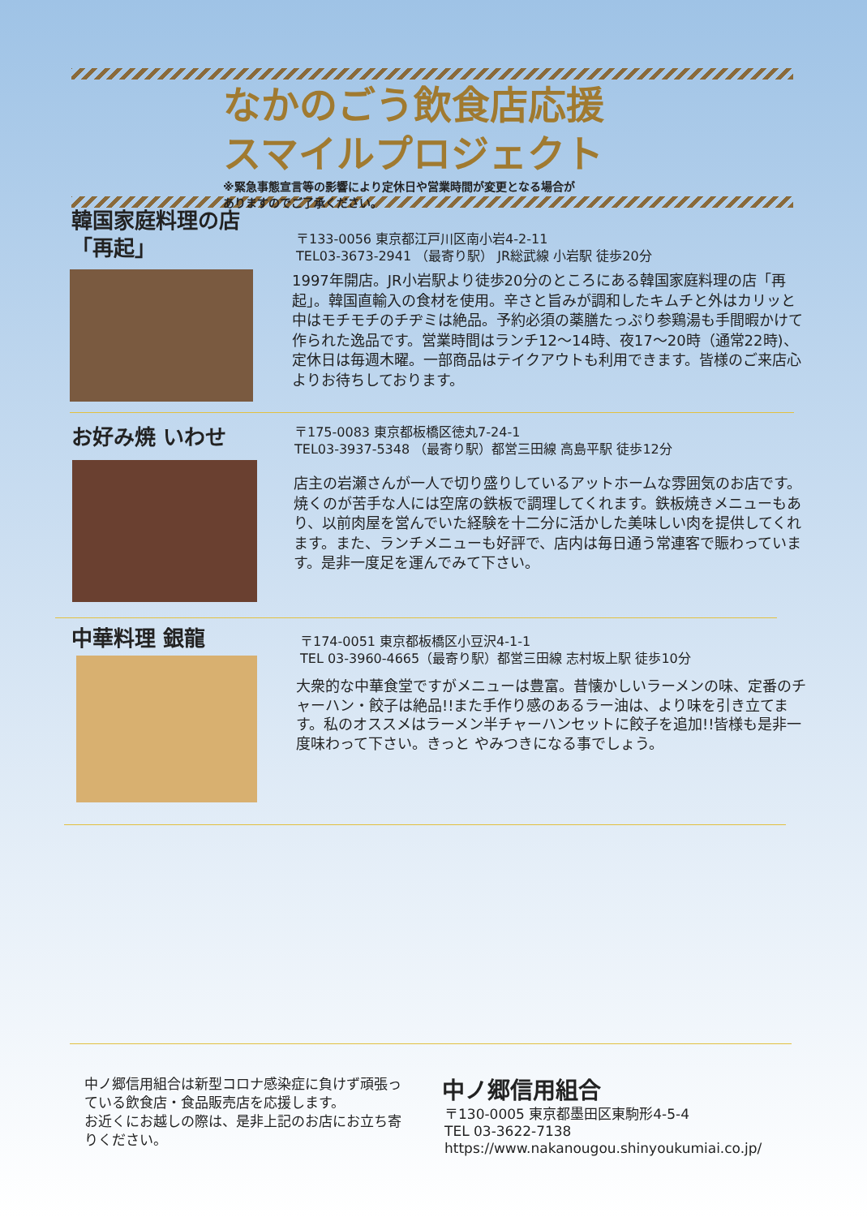なかのごう飲食店応援
スマイルプロジェクト
※緊急事態宣言等の影響により定休日や営業時間が変更となる場合が
ありますのでご了承ください。
韓国家庭料理の店
「再起」
〒133-0056 東京都江戸川区南小岩4-2-11
TEL03-3673-2941 （最寄り駅） JR総武線 小岩駅 徒歩20分
1997年開店。JR小岩駅より徒歩20分のところにある韓国家庭料理の店「再起」。韓国直輸入の食材を使用。辛さと旨みが調和したキムチと外はカリッと中はモチモチのチヂミは絶品。予約必須の薬膳たっぷり参鶏湯も手間暇かけて作られた逸品です。営業時間はランチ12〜14時、夜17〜20時（通常22時)、定休日は毎週木曜。一部商品はテイクアウトも利用できます。皆様のご来店心よりお待ちしております。
お好み焼 いわせ
〒175-0083 東京都板橋区徳丸7-24-1
TEL03-3937-5348 （最寄り駅）都営三田線 高島平駅 徒歩12分
店主の岩瀬さんが一人で切り盛りしているアットホームな雰囲気のお店です。焼くのが苦手な人には空席の鉄板で調理してくれます。鉄板焼きメニューもあり、以前肉屋を営んでいた経験を十二分に活かした美味しい肉を提供してくれます。また、ランチメニューも好評で、店内は毎日通う常連客で賑わっています。是非一度足を運んでみて下さい。
中華料理 銀龍
〒174-0051 東京都板橋区小豆沢4-1-1
TEL 03-3960-4665（最寄り駅）都営三田線 志村坂上駅 徒歩10分
大衆的な中華食堂ですがメニューは豊富。昔懐かしいラーメンの味、定番のチャーハン・餃子は絶品!!また手作り感のあるラー油は、より味を引き立てます。私のオススメはラーメン半チャーハンセットに餃子を追加!!皆様も是非一度味わって下さい。きっと やみつきになる事でしょう。
中ノ郷信用組合は新型コロナ感染症に負けず頑張っている飲食店・食品販売店を応援します。
お近くにお越しの際は、是非上記のお店にお立ち寄りください。
中ノ郷信用組合
〒130-0005 東京都墨田区東駒形4-5-4
TEL 03-3622-7138
https://www.nakanougou.shinyoukumiai.co.jp/